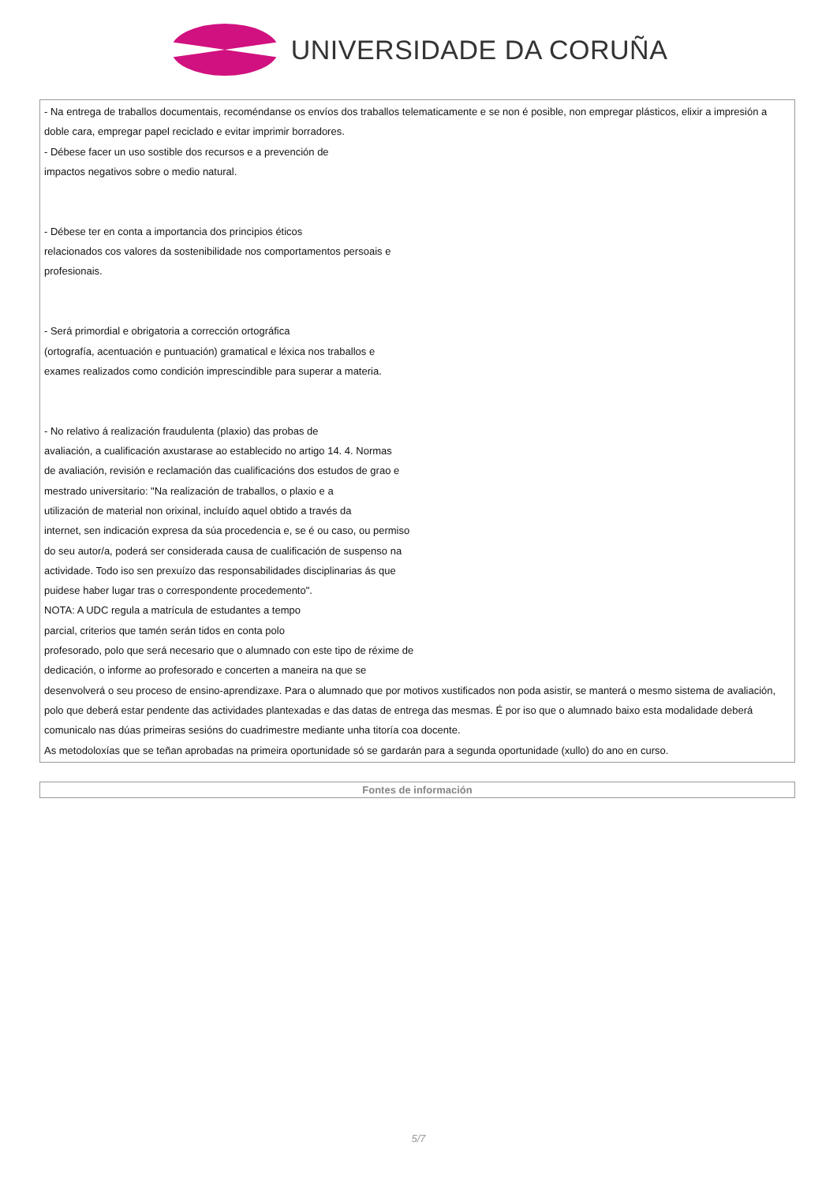UNIVERSIDADE DA CORUÑA
| - Na entrega de traballos documentais, recoméndanse os envíos dos traballos telematicamente e se non é posible, non empregar plásticos, elixir a impresión a doble cara, empregar papel reciclado e evitar imprimir borradores. - Débese facer un uso sostible dos recursos e a prevención de impactos negativos sobre o medio natural. - Débese ter en conta a importancia dos principios éticos relacionados cos valores da sostenibilidade nos comportamentos persoais e profesionais. - Será primordial e obrigatoria a corrección ortográfica (ortografía, acentuación e puntuación) gramatical e léxica nos traballos e exames realizados como condición imprescindible para superar a materia. - No relativo á realización fraudulenta (plaxio) das probas de avaliación, a cualificación axustarase ao establecido no artigo 14. 4. Normas de avaliación, revisión e reclamación das cualificacións dos estudos de grao e mestrado universitario: "Na realización de traballos, o plaxio e a utilización de material non orixinal, incluído aquel obtido a través da internet, sen indicación expresa da súa procedencia e, se é ou caso, ou permiso do seu autor/a, poderá ser considerada causa de cualificación de suspenso na actividade. Todo iso sen prexuízo das responsabilidades disciplinarias ás que puidese haber lugar tras o correspondente procedemento". NOTA: A UDC regula a matrícula de estudantes a tempo parcial, criterios que tamén serán tidos en conta polo profesorado, polo que será necesario que o alumnado con este tipo de réxime de dedicación, o informe ao profesorado e concerten a maneira na que se desenvolverá o seu proceso de ensino-aprendizaxe. Para o alumnado que por motivos xustificados non poda asistir, se manterá o mesmo sistema de avaliación, polo que deberá estar pendente das actividades plantexadas e das datas de entrega das mesmas. É por iso que o alumnado baixo esta modalidade deberá comunicalo nas dúas primeiras sesións do cuadrimestre mediante unha titoría coa docente. As metodoloxías que se teñan aprobadas na primeira oportunidade só se gardarán para a segunda oportunidade (xullo) do ano en curso. |
| Fontes de información |
| --- |
5/7